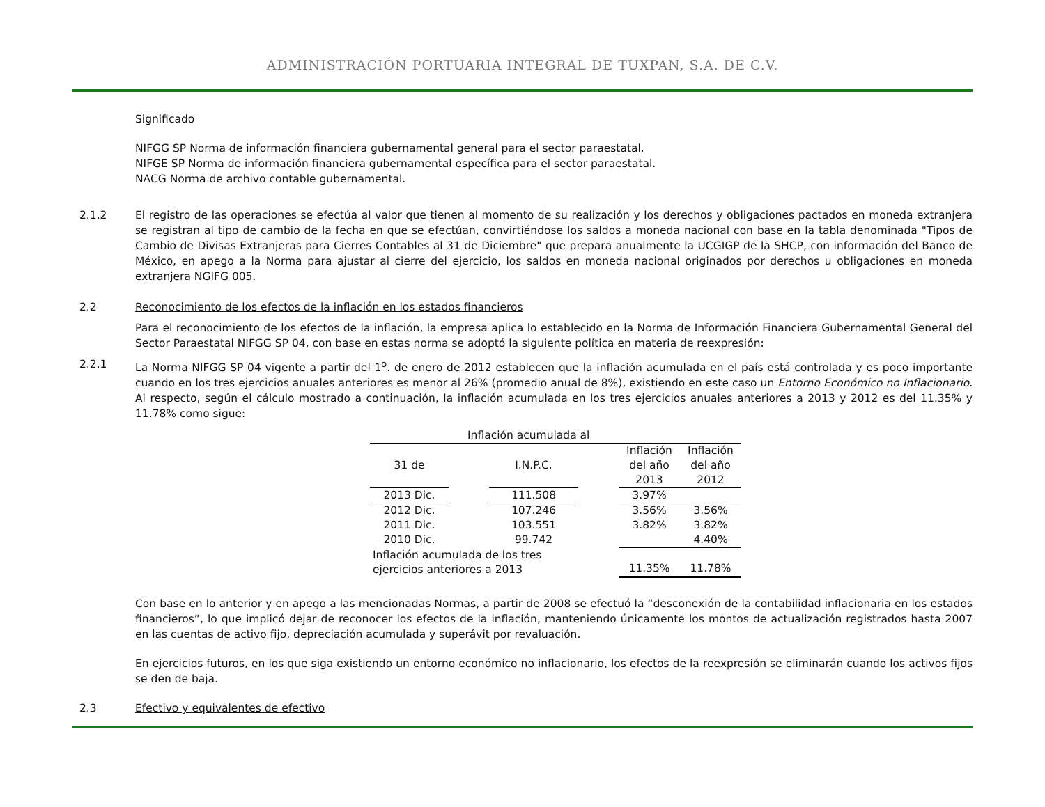ADMINISTRACIÓN PORTUARIA INTEGRAL DE TUXPAN, S.A. DE C.V.
Significado
NIFGG SP Norma de información financiera gubernamental general para el sector paraestatal.
NIFGE SP Norma de información financiera gubernamental específica para el sector paraestatal.
NACG Norma de archivo contable gubernamental.
2.1.2 El registro de las operaciones se efectúa al valor que tienen al momento de su realización y los derechos y obligaciones pactados en moneda extranjera se registran al tipo de cambio de la fecha en que se efectúan, convirtiéndose los saldos a moneda nacional con base en la tabla denominada "Tipos de Cambio de Divisas Extranjeras para Cierres Contables al 31 de Diciembre" que prepara anualmente la UCGIGP de la SHCP, con información del Banco de México, en apego a la Norma para ajustar al cierre del ejercicio, los saldos en moneda nacional originados por derechos u obligaciones en moneda extranjera NGIFG 005.
2.2 Reconocimiento de los efectos de la inflación en los estados financieros
Para el reconocimiento de los efectos de la inflación, la empresa aplica lo establecido en la Norma de Información Financiera Gubernamental General del Sector Paraestatal NIFGG SP 04, con base en estas norma se adoptó la siguiente política en materia de reexpresión:
2.2.1 La Norma NIFGG SP 04 vigente a partir del 1<sup>o</sup>. de enero de 2012 establecen que la inflación acumulada en el país está controlada y es poco importante cuando en los tres ejercicios anuales anteriores es menor al 26% (promedio anual de 8%), existiendo en este caso un Entorno Económico no Inflacionario. Al respecto, según el cálculo mostrado a continuación, la inflación acumulada en los tres ejercicios anuales anteriores a 2013 y 2012 es del 11.35% y 11.78% como sigue:
| Inflación acumulada al | | | | | |
| 31 de | | I.N.P.C. | | Inflación del año 2013 | Inflación del año 2012 |
| 2013 Dic. | | 111.508 | | 3.97% | |
| 2012 Dic. | | 107.246 | | 3.56% | 3.56% |
| 2011 Dic. | | 103.551 | | 3.82% | 3.82% |
| 2010 Dic. | | 99.742 | | | 4.40% |
| Inflación acumulada de los tres ejercicios anteriores a 2013 | | | | 11.35% | 11.78% |
Con base en lo anterior y en apego a las mencionadas Normas, a partir de 2008 se efectuó la “desconexión de la contabilidad inflacionaria en los estados financieros”, lo que implicó dejar de reconocer los efectos de la inflación, manteniendo únicamente los montos de actualización registrados hasta 2007 en las cuentas de activo fijo, depreciación acumulada y superávit por revaluación.
En ejercicios futuros, en los que siga existiendo un entorno económico no inflacionario, los efectos de la reexpresión se eliminarán cuando los activos fijos se den de baja.
2.3 Efectivo y equivalentes de efectivo